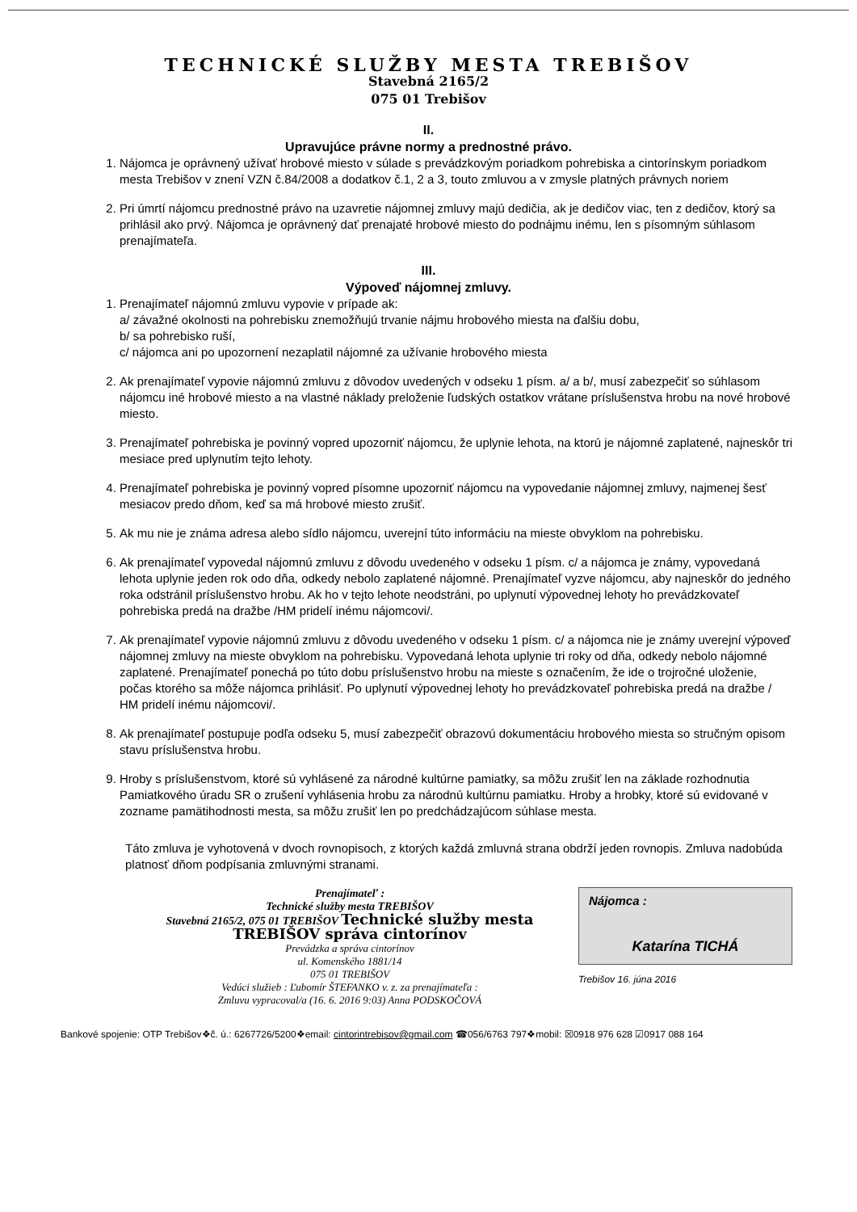TECHNICKÉ SLUŽBY MESTA TREBIŠOV
Stavebná 2165/2
075 01 Trebišov
II.
Upravujúce právne normy a prednostné právo.
1. Nájomca je oprávnený užívať hrobové miesto v súlade s prevádzkovým poriadkom pohrebiska a cintorínskym poriadkom mesta Trebišov v znení VZN č.84/2008 a dodatkov č.1, 2 a 3, touto zmluvou a v zmysle platných právnych noriem
2. Pri úmrtí nájomcu prednostné právo na uzavretie nájomnej zmluvy majú dedičia, ak je dedičov viac, ten z dedičov, ktorý sa prihlásil ako prvý. Nájomca je oprávnený dať prenajaté hrobové miesto do podnájmu inému, len s písomným súhlasom prenajímateľa.
III.
Výpoveď nájomnej zmluvy.
1. Prenajímateľ nájomnú zmluvu vypovie v prípade ak:
a/ závažné okolnosti na pohrebisku znemožňujú trvanie nájmu hrobového miesta na ďalšiu dobu,
b/ sa pohrebisko ruší,
c/ nájomca ani po upozornení nezaplatil nájomné za užívanie hrobového miesta
2. Ak prenajímateľ vypovie nájomnú zmluvu z dôvodov uvedených v odseku 1 písm. a/ a b/, musí zabezpečiť so súhlasom nájomcu iné hrobové miesto a na vlastné náklady preloženie ľudských ostatkov vrátane príslušenstva hrobu na nové hrobové miesto.
3. Prenajímateľ pohrebiska je povinný vopred upozorniť nájomcu, že uplynie lehota, na ktorú je nájomné zaplatené, najneskôr tri mesiace pred uplynutím tejto lehoty.
4. Prenajímateľ pohrebiska je povinný vopred písomne upozorniť nájomcu na vypovedanie nájomnej zmluvy, najmenej šesť mesiacov predo dňom, keď sa má hrobové miesto zrušiť.
5. Ak mu nie je známa adresa alebo sídlo nájomcu, uverejní túto informáciu na mieste obvyklom na pohrebisku.
6. Ak prenajímateľ vypovedal nájomnú zmluvu z dôvodu uvedeného v odseku 1 písm. c/ a nájomca je známy, vypovedaná lehota uplynie jeden rok odo dňa, odkedy nebolo zaplatené nájomné. Prenajímateľ vyzve nájomcu, aby najneskôr do jedného roka odstránil príslušenstvo hrobu. Ak ho v tejto lehote neodstráni, po uplynutí výpovednej lehoty ho prevádzkovateľ pohrebiska predá na dražbe /HM pridelí inému nájomcovi/.
7. Ak prenajímateľ vypovie nájomnú zmluvu z dôvodu uvedeného v odseku 1 písm. c/ a nájomca nie je známy uverejní výpoveď nájomnej zmluvy na mieste obvyklom na pohrebisku. Vypovedaná lehota uplynie tri roky od dňa, odkedy nebolo nájomné zaplatené. Prenajímateľ ponechá po túto dobu príslušenstvo hrobu na mieste s označením, že ide o trojročné uloženie, počas ktorého sa môže nájomca prihlásiť. Po uplynutí výpovednej lehoty ho prevádzkovateľ pohrebiska predá na dražbe / HM pridelí inému nájomcovi/.
8. Ak prenajímateľ postupuje podľa odseku 5, musí zabezpečiť obrazovú dokumentáciu hrobového miesta so stručným opisom stavu príslušenstva hrobu.
9. Hroby s príslušenstvom, ktoré sú vyhlásené za národné kultúrne pamiatky, sa môžu zrušiť len na základe rozhodnutia Pamiatkového úradu SR o zrušení vyhlásenia hrobu za národnú kultúrnu pamiatku. Hroby a hrobky, ktoré sú evidované v zozname pamätihodnosti mesta, sa môžu zrušiť len po predchádzajúcom súhlase mesta.
Táto zmluva je vyhotovená v dvoch rovnopisoch, z ktorých každá zmluvná strana obdrží jeden rovnopis. Zmluva nadobúda platnosť dňom podpísania zmluvnými stranami.
Prenajímateľ :
Technické služby mesta TREBIŠOV
Stavebná 2165/2, 075 01 TREBIŠOV Technické služby mesta TREBIŠOV správa cintorínov
Prevádzka a správa cintorínov
ul. Komenského 1881/14
075 01 TREBIŠOV
Vedúci služieb : Ľubomír ŠTEFANKO v. z. za prenajímateľa :
Zmluvu vypracoval/a (16. 6. 2016 9:03) Anna PODSKOČOVÁ
Nájomca :
Katarína TICHÁ
Trebišov 16. júna 2016
Bankové spojenie: OTP Trebišov❖č. ú.: 6267726/5200❖email: cintorintrebisov@gmail.com ☎056/6763 797❖mobil: ☒0918 976 628 ☑0917 088 164